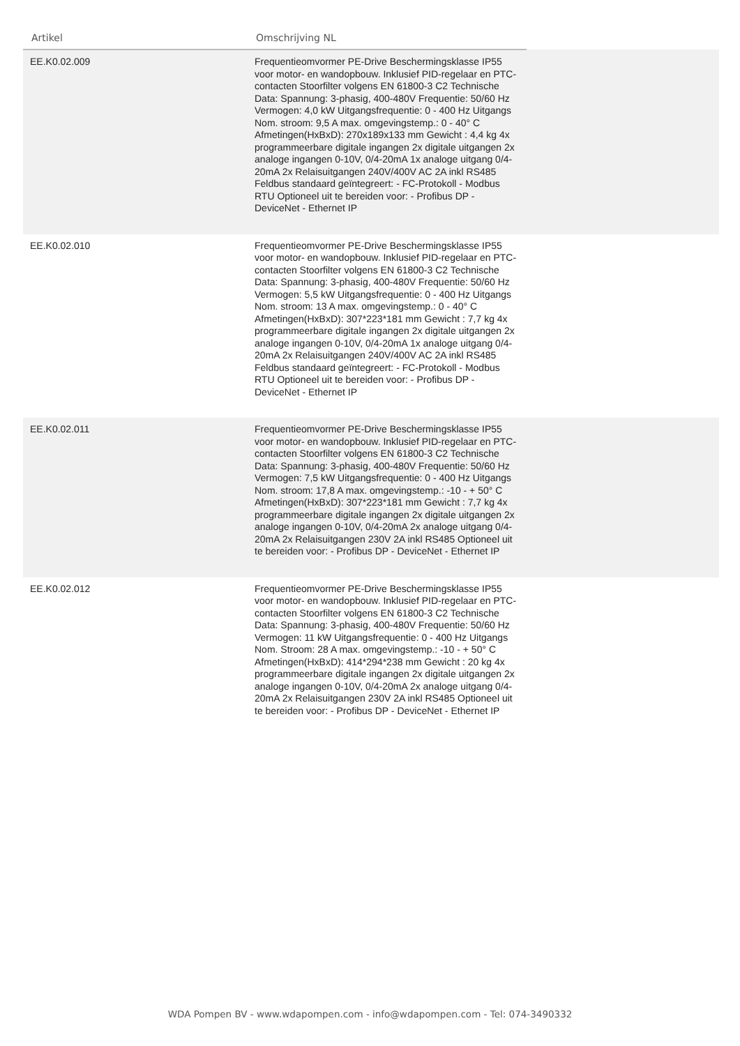| Artikel | Omschrijving NL | |
| --- | --- | --- |
| EE.K0.02.009 | Frequentieomvormer PE-Drive Beschermingsklasse IP55 voor motor- en wandopbouw. Inklusief PID-regelaar en PTC- contacten Stoorfilter volgens EN 61800-3 C2 Technische Data: Spannung: 3-phasig, 400-480V Frequentie: 50/60 Hz Vermogen: 4,0 kW Uitgangsfrequentie: 0 - 400 Hz Uitgangs Nom. stroom: 9,5 A max. omgevingstemp.: 0 - 40° C Afmetingen(HxBxD): 270x189x133 mm Gewicht : 4,4 kg 4x programmeerbare digitale ingangen 2x digitale uitgangen 2x analoge ingangen 0-10V, 0/4-20mA 1x analoge uitgang 0/4-20mA 2x Relaisuitgangen 240V/400V AC 2A inkl RS485 Feldbus standaard geïntegreert: - FC-Protokoll - Modbus RTU Optioneel uit te bereiden voor: - Profibus DP - DeviceNet - Ethernet IP | |
| EE.K0.02.010 | Frequentieomvormer PE-Drive Beschermingsklasse IP55 voor motor- en wandopbouw. Inklusief PID-regelaar en PTC- contacten Stoorfilter volgens EN 61800-3 C2 Technische Data: Spannung: 3-phasig, 400-480V Frequentie: 50/60 Hz Vermogen: 5,5 kW Uitgangsfrequentie: 0 - 400 Hz Uitgangs Nom. stroom: 13 A max. omgevingstemp.: 0 - 40° C Afmetingen(HxBxD): 307*223*181 mm Gewicht : 7,7 kg 4x programmeerbare digitale ingangen 2x digitale uitgangen 2x analoge ingangen 0-10V, 0/4-20mA 1x analoge uitgang 0/4-20mA 2x Relaisuitgangen 240V/400V AC 2A inkl RS485 Feldbus standaard geïntegreert: - FC-Protokoll - Modbus RTU Optioneel uit te bereiden voor: - Profibus DP - DeviceNet - Ethernet IP | |
| EE.K0.02.011 | Frequentieomvormer PE-Drive Beschermingsklasse IP55 voor motor- en wandopbouw. Inklusief PID-regelaar en PTC- contacten Stoorfilter volgens EN 61800-3 C2 Technische Data: Spannung: 3-phasig, 400-480V Frequentie: 50/60 Hz Vermogen: 7,5 kW Uitgangsfrequentie: 0 - 400 Hz Uitgangs Nom. stroom: 17,8 A max. omgevingstemp.: -10 - + 50° C Afmetingen(HxBxD): 307*223*181 mm Gewicht : 7,7 kg 4x programmeerbare digitale ingangen 2x digitale uitgangen 2x analoge ingangen 0-10V, 0/4-20mA 2x analoge uitgang 0/4-20mA 2x Relaisuitgangen 230V 2A inkl RS485 Optioneel uit te bereiden voor: - Profibus DP - DeviceNet - Ethernet IP | |
| EE.K0.02.012 | Frequentieomvormer PE-Drive Beschermingsklasse IP55 voor motor- en wandopbouw. Inklusief PID-regelaar en PTC- contacten Stoorfilter volgens EN 61800-3 C2 Technische Data: Spannung: 3-phasig, 400-480V Frequentie: 50/60 Hz Vermogen: 11 kW Uitgangsfrequentie: 0 - 400 Hz Uitgangs Nom. Stroom: 28 A max. omgevingstemp.: -10 - + 50° C Afmetingen(HxBxD): 414*294*238 mm Gewicht : 20 kg 4x programmeerbare digitale ingangen 2x digitale uitgangen 2x analoge ingangen 0-10V, 0/4-20mA 2x analoge uitgang 0/4-20mA 2x Relaisuitgangen 230V 2A inkl RS485 Optioneel uit te bereiden voor: - Profibus DP - DeviceNet - Ethernet IP | |
WDA Pompen BV - www.wdapompen.com - info@wdapompen.com - Tel: 074-3490332